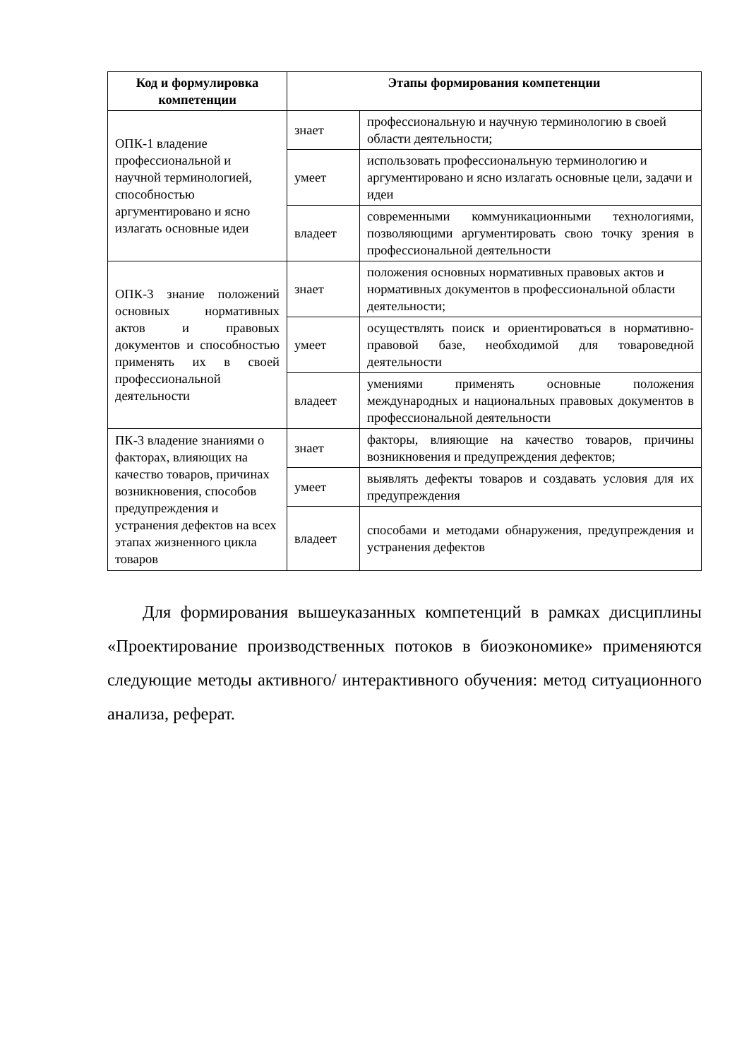| Код и формулировка компетенции | Этапы формирования компетенции | |
| --- | --- | --- |
| ОПК-1 владение профессиональной и научной терминологией, способностью аргументировано и ясно излагать основные идеи | знает | профессиональную и научную терминологию в своей области деятельности; |
| | умеет | использовать профессиональную терминологию и аргументировано и ясно излагать основные цели, задачи и идеи |
| | владеет | современными коммуникационными технологиями, позволяющими аргументировать свою точку зрения в профессиональной деятельности |
| ОПК-3 знание положений основных нормативных актов и правовых документов и способностью применять их в своей профессиональной деятельности | знает | положения основных нормативных правовых актов и нормативных документов в профессиональной области деятельности; |
| | умеет | осуществлять поиск и ориентироваться в нормативно-правовой базе, необходимой для товароведной деятельности |
| | владеет | умениями применять основные положения международных и национальных правовых документов в профессиональной деятельности |
| ПК-3 владение знаниями о факторах, влияющих на качество товаров, причинах возникновения, способов предупреждения и устранения дефектов на всех этапах жизненного цикла товаров | знает | факторы, влияющие на качество товаров, причины возникновения и предупреждения дефектов; |
| | умеет | выявлять дефекты товаров и создавать условия для их предупреждения |
| | владеет | способами и методами обнаружения, предупреждения и устранения дефектов |
Для формирования вышеуказанных компетенций в рамках дисциплины «Проектирование производственных потоков в биоэкономике» применяются следующие методы активного/ интерактивного обучения: метод ситуационного анализа, реферат.